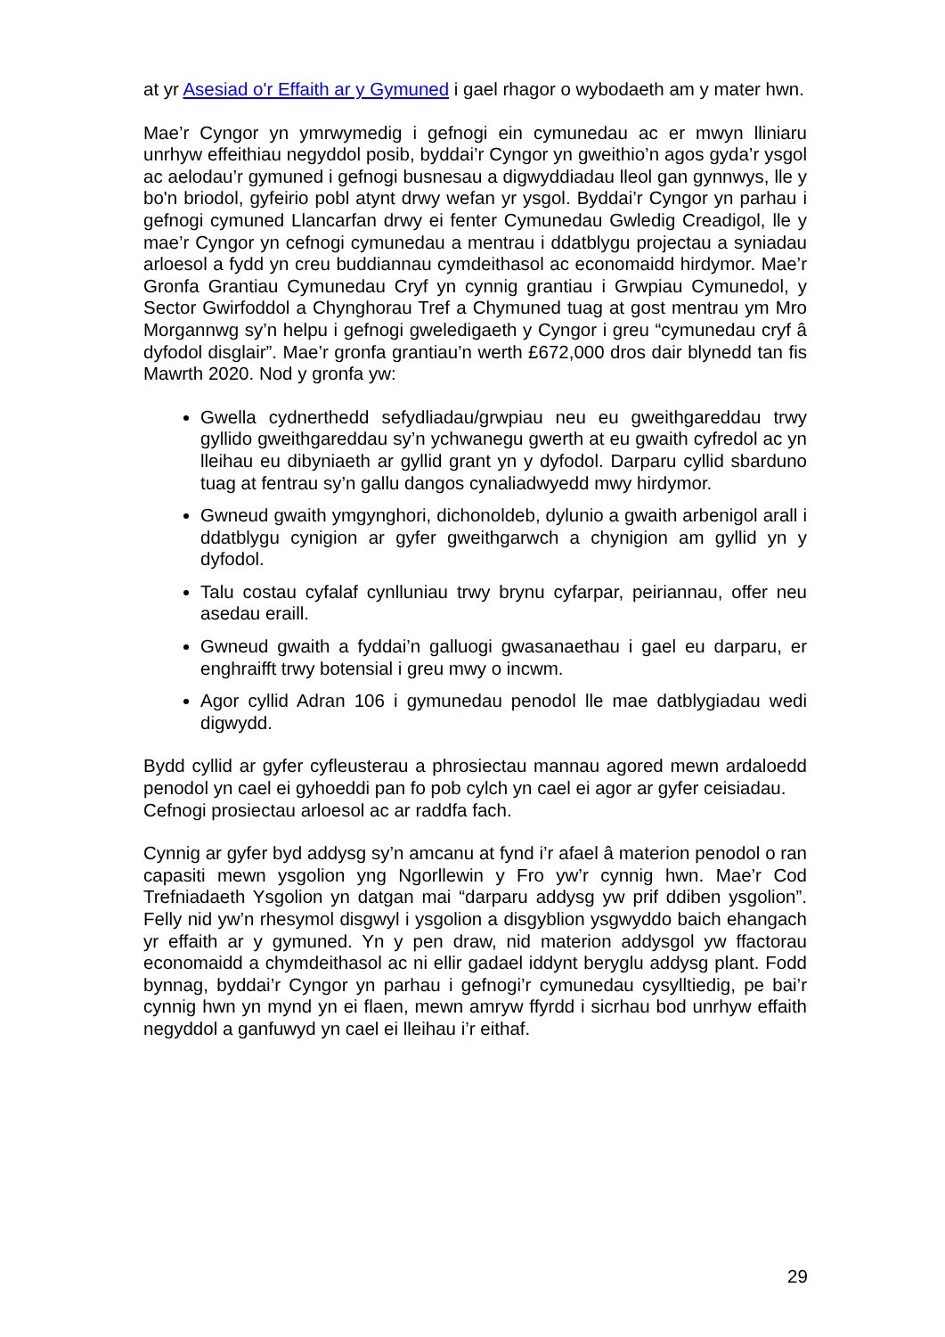at yr Asesiad o'r Effaith ar y Gymuned i gael rhagor o wybodaeth am y mater hwn.
Mae’r Cyngor yn ymrwymedig i gefnogi ein cymunedau ac er mwyn lliniaru unrhyw effeithiau negyddol posib, byddai’r Cyngor yn gweithio’n agos gyda’r ysgol ac aelodau’r gymuned i gefnogi busnesau a digwyddiadau lleol gan gynnwys, lle y bo'n briodol, gyfeirio pobl atynt drwy wefan yr ysgol. Byddai’r Cyngor yn parhau i gefnogi cymuned Llancarfan drwy ei fenter Cymunedau Gwledig Creadigol, lle y mae’r Cyngor yn cefnogi cymunedau a mentrau i ddatblygu projectau a syniadau arloesol a fydd yn creu buddiannau cymdeithasol ac economaidd hirdymor. Mae’r Gronfa Grantiau Cymunedau Cryf yn cynnig grantiau i Grwpiau Cymunedol, y Sector Gwirfoddol a Chynghorau Tref a Chymuned tuag at gost mentrau ym Mro Morgannwg sy’n helpu i gefnogi gweledigaeth y Cyngor i greu “cymunedau cryf â dyfodol disglair”. Mae’r gronfa grantiau’n werth £672,000 dros dair blynedd tan fis Mawrth 2020. Nod y gronfa yw:
Gwella cydnerthedd sefydliadau/grwpiau neu eu gweithgareddau trwy gyllido gweithgareddau sy’n ychwanegu gwerth at eu gwaith cyfredol ac yn lleihau eu dibyniaeth ar gyllid grant yn y dyfodol. Darparu cyllid sbarduno tuag at fentrau sy’n gallu dangos cynaliadwyedd mwy hirdymor.
Gwneud gwaith ymgynghori, dichonoldeb, dylunio a gwaith arbenigol arall i ddatblygu cynigion ar gyfer gweithgarwch a chynigion am gyllid yn y dyfodol.
Talu costau cyfalaf cynlluniau trwy brynu cyfarpar, peiriannau, offer neu asedau eraill.
Gwneud gwaith a fyddai’n galluogi gwasanaethau i gael eu darparu, er enghraifft trwy botensial i greu mwy o incwm.
Agor cyllid Adran 106 i gymunedau penodol lle mae datblygiadau wedi digwydd.
Bydd cyllid ar gyfer cyfleusterau a phrosiectau mannau agored mewn ardaloedd penodol yn cael ei gyhoeddi pan fo pob cylch yn cael ei agor ar gyfer ceisiadau.
Cefnogi prosiectau arloesol ac ar raddfa fach.
Cynnig ar gyfer byd addysg sy’n amcanu at fynd i’r afael â materion penodol o ran capasiti mewn ysgolion yng Ngorllewin y Fro yw’r cynnig hwn. Mae’r Cod Trefniadaeth Ysgolion yn datgan mai “darparu addysg yw prif ddiben ysgolion”. Felly nid yw’n rhesymol disgwyl i ysgolion a disgyblion ysgwyddo baich ehangach yr effaith ar y gymuned. Yn y pen draw, nid materion addysgol yw ffactorau economaidd a chymdeithasol ac ni ellir gadael iddynt beryglu addysg plant. Fodd bynnag, byddai’r Cyngor yn parhau i gefnogi’r cymunedau cysylltiedig, pe bai’r cynnig hwn yn mynd yn ei flaen, mewn amryw ffyrdd i sicrhau bod unrhyw effaith negyddol a ganfuwyd yn cael ei lleihau i’r eithaf.
29